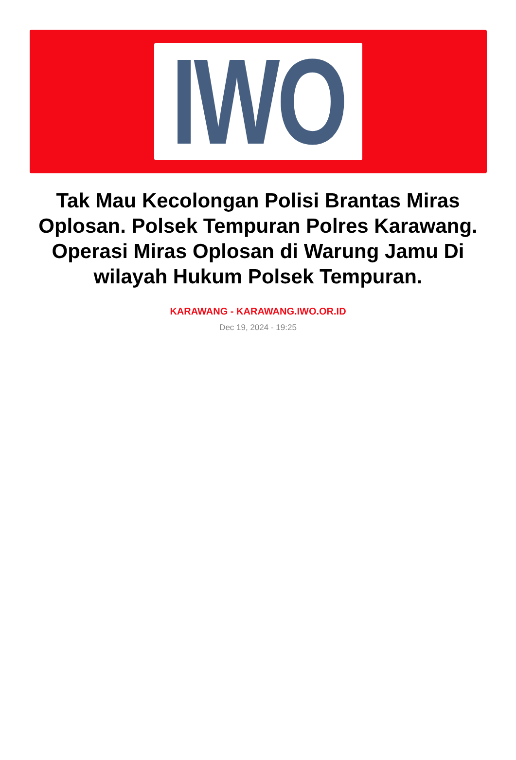IWO
Tak Mau Kecolongan Polisi Brantas Miras Oplosan. Polsek Tempuran Polres Karawang. Operasi Miras Oplosan di Warung Jamu Di wilayah Hukum Polsek Tempuran.
KARAWANG - KARAWANG.IWO.OR.ID
Dec 19, 2024 - 19:25